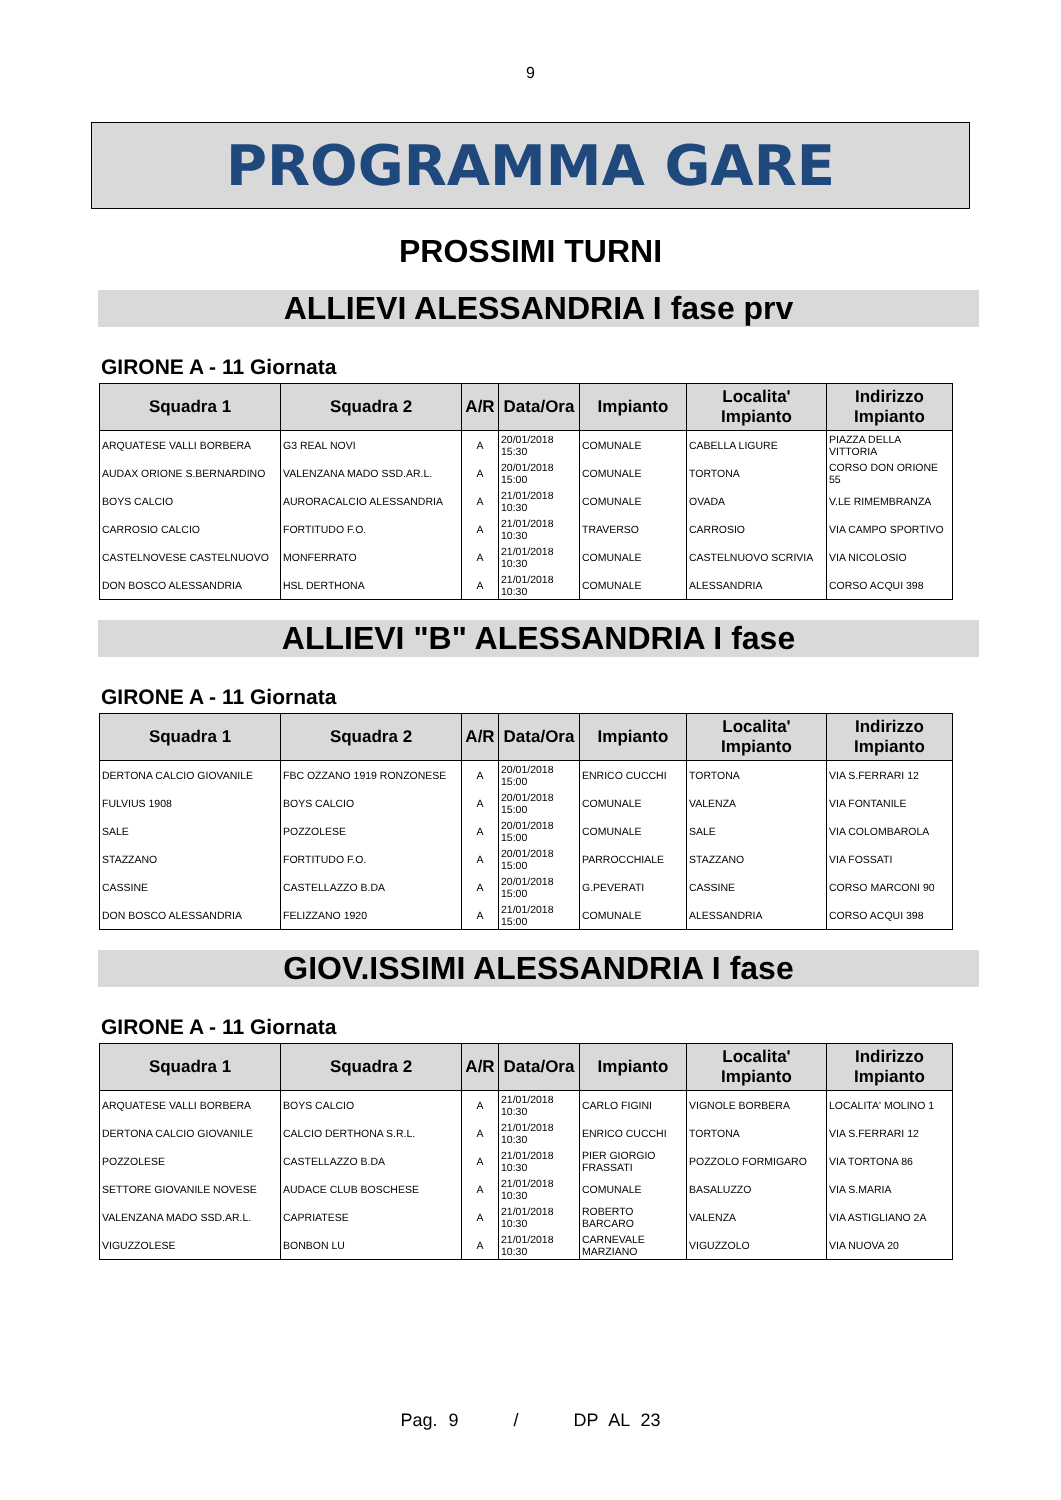9
PROGRAMMA GARE
PROSSIMI TURNI
ALLIEVI ALESSANDRIA I fase prv
GIRONE A - 11 Giornata
| Squadra 1 | Squadra 2 | A/R | Data/Ora | Impianto | Localita' Impianto | Indirizzo Impianto |
| --- | --- | --- | --- | --- | --- | --- |
| ARQUATESE VALLI BORBERA | G3 REAL NOVI | A | 20/01/2018 15:30 | COMUNALE | CABELLA LIGURE | PIAZZA DELLA VITTORIA |
| AUDAX ORIONE S.BERNARDINO | VALENZANA MADO SSD.AR.L. | A | 20/01/2018 15:00 | COMUNALE | TORTONA | CORSO DON ORIONE 55 |
| BOYS CALCIO | AURORACALCIO ALESSANDRIA | A | 21/01/2018 10:30 | COMUNALE | OVADA | V.LE RIMEMBRANZA |
| CARROSIO CALCIO | FORTITUDO F.O. | A | 21/01/2018 10:30 | TRAVERSO | CARROSIO | VIA CAMPO SPORTIVO |
| CASTELNOVESE CASTELNUOVO | MONFERRATO | A | 21/01/2018 10:30 | COMUNALE | CASTELNUOVO SCRIVIA | VIA NICOLOSIO |
| DON BOSCO ALESSANDRIA | HSL DERTHONA | A | 21/01/2018 10:30 | COMUNALE | ALESSANDRIA | CORSO ACQUI 398 |
ALLIEVI "B" ALESSANDRIA I fase
GIRONE A - 11 Giornata
| Squadra 1 | Squadra 2 | A/R | Data/Ora | Impianto | Localita' Impianto | Indirizzo Impianto |
| --- | --- | --- | --- | --- | --- | --- |
| DERTONA CALCIO GIOVANILE | FBC OZZANO 1919 RONZONESE | A | 20/01/2018 15:00 | ENRICO CUCCHI | TORTONA | VIA S.FERRARI 12 |
| FULVIUS 1908 | BOYS CALCIO | A | 20/01/2018 15:00 | COMUNALE | VALENZA | VIA FONTANILE |
| SALE | POZZOLESE | A | 20/01/2018 15:00 | COMUNALE | SALE | VIA COLOMBAROLA |
| STAZZANO | FORTITUDO F.O. | A | 20/01/2018 15:00 | PARROCCHIALE | STAZZANO | VIA FOSSATI |
| CASSINE | CASTELLAZZO B.DA | A | 20/01/2018 15:00 | G.PEVERATI | CASSINE | CORSO MARCONI 90 |
| DON BOSCO ALESSANDRIA | FELIZZANO 1920 | A | 21/01/2018 15:00 | COMUNALE | ALESSANDRIA | CORSO ACQUI 398 |
GIOV.ISSIMI ALESSANDRIA I fase
GIRONE A - 11 Giornata
| Squadra 1 | Squadra 2 | A/R | Data/Ora | Impianto | Localita' Impianto | Indirizzo Impianto |
| --- | --- | --- | --- | --- | --- | --- |
| ARQUATESE VALLI BORBERA | BOYS CALCIO | A | 21/01/2018 10:30 | CARLO FIGINI | VIGNOLE BORBERA | LOCALITA' MOLINO 1 |
| DERTONA CALCIO GIOVANILE | CALCIO DERTHONA S.R.L. | A | 21/01/2018 10:30 | ENRICO CUCCHI | TORTONA | VIA S.FERRARI 12 |
| POZZOLESE | CASTELLAZZO B.DA | A | 21/01/2018 10:30 | PIER GIORGIO FRASSATI | POZZOLO FORMIGARO | VIA TORTONA 86 |
| SETTORE GIOVANILE NOVESE | AUDACE CLUB BOSCHESE | A | 21/01/2018 10:30 | COMUNALE | BASALUZZO | VIA S.MARIA |
| VALENZANA MADO SSD.AR.L. | CAPRIATESE | A | 21/01/2018 10:30 | ROBERTO BARCARO | VALENZA | VIA ASTIGLIANO 2A |
| VIGUZZOLESE | BONBON LU | A | 21/01/2018 10:30 | CARNEVALE MARZIANO | VIGUZZOLO | VIA NUOVA 20 |
Pag. 9 / DP AL 23